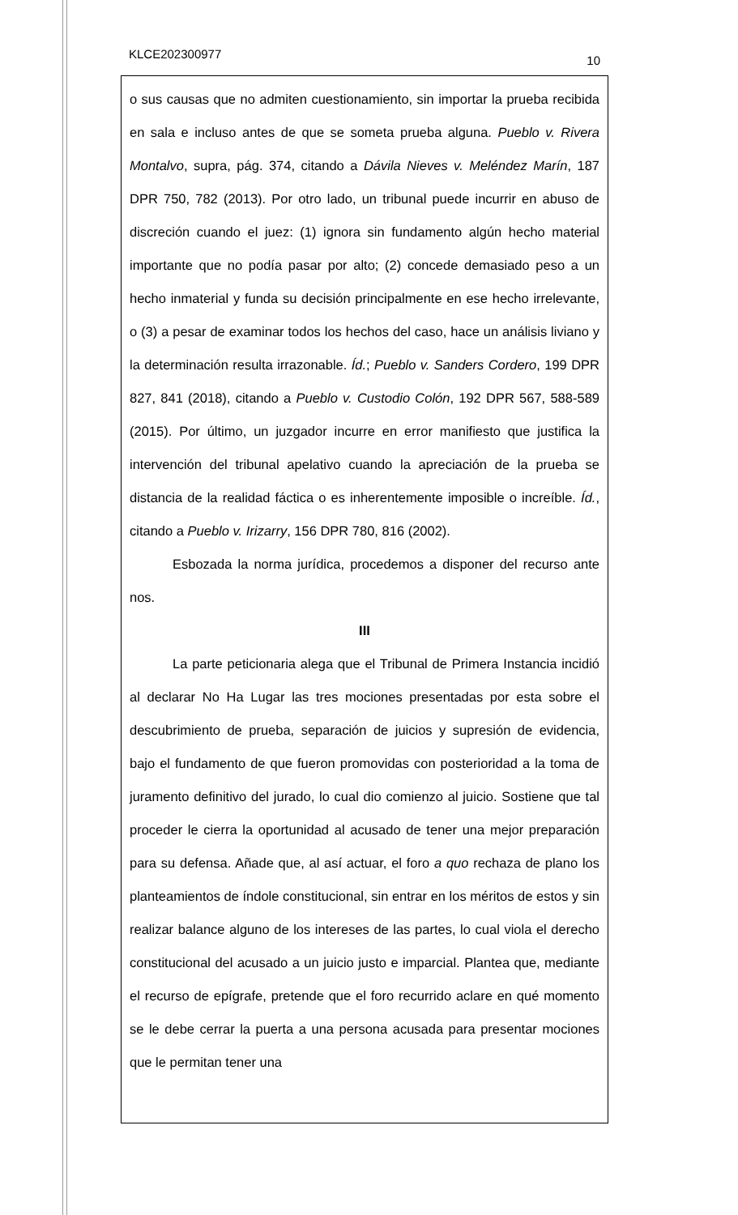KLCE202300977 10
o sus causas que no admiten cuestionamiento, sin importar la prueba recibida en sala e incluso antes de que se someta prueba alguna. Pueblo v. Rivera Montalvo, supra, pág. 374, citando a Dávila Nieves v. Meléndez Marín, 187 DPR 750, 782 (2013). Por otro lado, un tribunal puede incurrir en abuso de discreción cuando el juez: (1) ignora sin fundamento algún hecho material importante que no podía pasar por alto; (2) concede demasiado peso a un hecho inmaterial y funda su decisión principalmente en ese hecho irrelevante, o (3) a pesar de examinar todos los hechos del caso, hace un análisis liviano y la determinación resulta irrazonable. Íd.; Pueblo v. Sanders Cordero, 199 DPR 827, 841 (2018), citando a Pueblo v. Custodio Colón, 192 DPR 567, 588-589 (2015). Por último, un juzgador incurre en error manifiesto que justifica la intervención del tribunal apelativo cuando la apreciación de la prueba se distancia de la realidad fáctica o es inherentemente imposible o increíble. Íd., citando a Pueblo v. Irizarry, 156 DPR 780, 816 (2002).
Esbozada la norma jurídica, procedemos a disponer del recurso ante nos.
III
La parte peticionaria alega que el Tribunal de Primera Instancia incidió al declarar No Ha Lugar las tres mociones presentadas por esta sobre el descubrimiento de prueba, separación de juicios y supresión de evidencia, bajo el fundamento de que fueron promovidas con posterioridad a la toma de juramento definitivo del jurado, lo cual dio comienzo al juicio. Sostiene que tal proceder le cierra la oportunidad al acusado de tener una mejor preparación para su defensa. Añade que, al así actuar, el foro a quo rechaza de plano los planteamientos de índole constitucional, sin entrar en los méritos de estos y sin realizar balance alguno de los intereses de las partes, lo cual viola el derecho constitucional del acusado a un juicio justo e imparcial. Plantea que, mediante el recurso de epígrafe, pretende que el foro recurrido aclare en qué momento se le debe cerrar la puerta a una persona acusada para presentar mociones que le permitan tener una